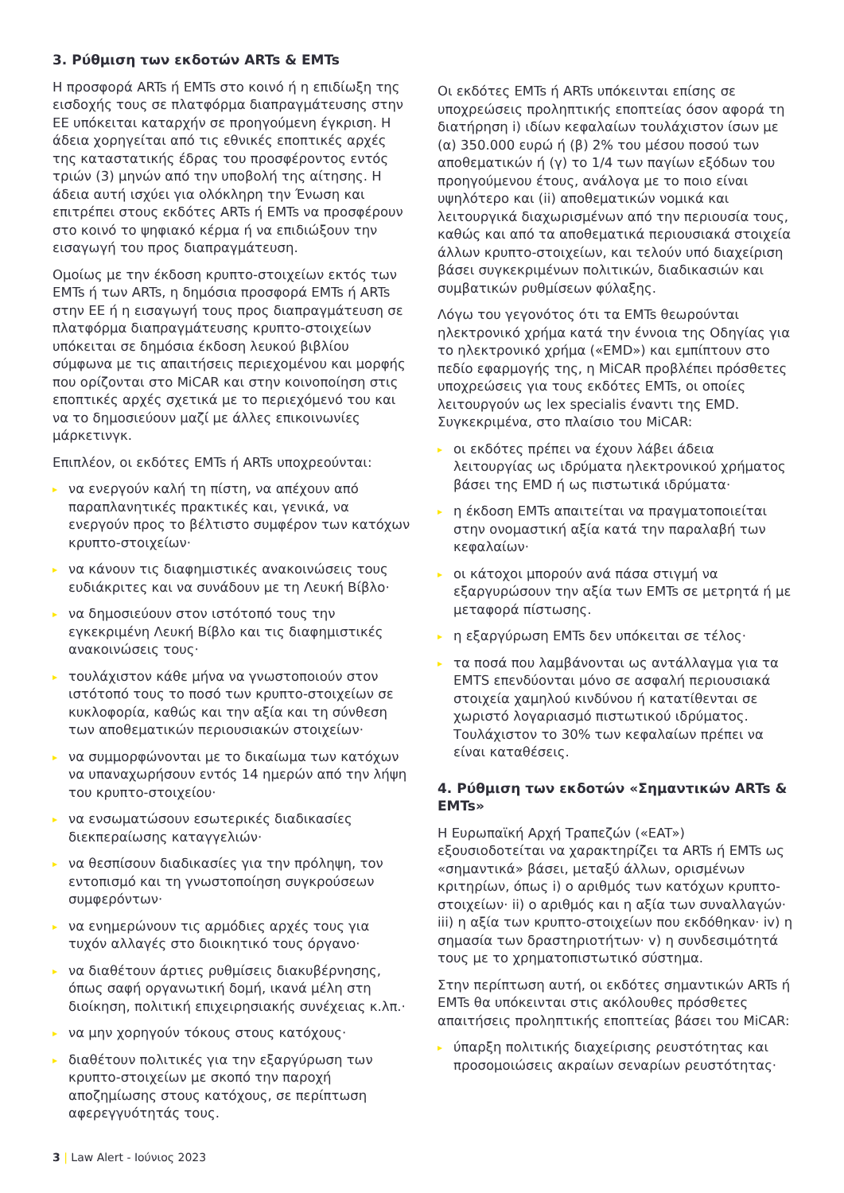3. Ρύθμιση των εκδοτών ARTs & EMTs
Η προσφορά ARTs ή EMTs στο κοινό ή η επιδίωξη της εισδοχής τους σε πλατφόρμα διαπραγμάτευσης στην ΕΕ υπόκειται καταρχήν σε προηγούμενη έγκριση. Η άδεια χορηγείται από τις εθνικές εποπτικές αρχές της καταστατικής έδρας του προσφέροντος εντός τριών (3) μηνών από την υποβολή της αίτησης. Η άδεια αυτή ισχύει για ολόκληρη την Ένωση και επιτρέπει στους εκδότες ARTs ή EMTs να προσφέρουν στο κοινό το ψηφιακό κέρμα ή να επιδιώξουν την εισαγωγή του προς διαπραγμάτευση.
Ομοίως με την έκδοση κρυπτο-στοιχείων εκτός των EMTs ή των ARTs, η δημόσια προσφορά EMTs ή ARTs στην ΕΕ ή η εισαγωγή τους προς διαπραγμάτευση σε πλατφόρμα διαπραγμάτευσης κρυπτο-στοιχείων υπόκειται σε δημόσια έκδοση λευκού βιβλίου σύμφωνα με τις απαιτήσεις περιεχομένου και μορφής που ορίζονται στο MiCAR και στην κοινοποίηση στις εποπτικές αρχές σχετικά με το περιεχόμενό του και να το δημοσιεύουν μαζί με άλλες επικοινωνίες μάρκετινγκ.
Επιπλέον, οι εκδότες EMTs ή ARTs υποχρεούνται:
▸ να ενεργούν καλή τη πίστη, να απέχουν από παραπλανητικές πρακτικές και, γενικά, να ενεργούν προς το βέλτιστο συμφέρον των κατόχων κρυπτο-στοιχείων·
▸ να κάνουν τις διαφημιστικές ανακοινώσεις τους ευδιάκριτες και να συνάδουν με τη Λευκή Βίβλο·
▸ να δημοσιεύουν στον ιστότοπό τους την εγκεκριμένη Λευκή Βίβλο και τις διαφημιστικές ανακοινώσεις τους·
▸ τουλάχιστον κάθε μήνα να γνωστοποιούν στον ιστότοπό τους το ποσό των κρυπτο-στοιχείων σε κυκλοφορία, καθώς και την αξία και τη σύνθεση των αποθεματικών περιουσιακών στοιχείων·
▸ να συμμορφώνονται με το δικαίωμα των κατόχων να υπαναχωρήσουν εντός 14 ημερών από την λήψη του κρυπτο-στοιχείου·
▸ να ενσωματώσουν εσωτερικές διαδικασίες διεκπεραίωσης καταγγελιών·
▸ να θεσπίσουν διαδικασίες για την πρόληψη, τον εντοπισμό και τη γνωστοποίηση συγκρούσεων συμφερόντων·
▸ να ενημερώνουν τις αρμόδιες αρχές τους για τυχόν αλλαγές στο διοικητικό τους όργανο·
▸ να διαθέτουν άρτιες ρυθμίσεις διακυβέρνησης, όπως σαφή οργανωτική δομή, ικανά μέλη στη διοίκηση, πολιτική επιχειρησιακής συνέχειας κ.λπ.·
▸ να μην χορηγούν τόκους στους κατόχους·
▸ διαθέτουν πολιτικές για την εξαργύρωση των κρυπτο-στοιχείων με σκοπό την παροχή αποζημίωσης στους κατόχους, σε περίπτωση αφερεγγυότητάς τους.
Οι εκδότες EMTs ή ARTs υπόκεινται επίσης σε υποχρεώσεις προληπτικής εποπτείας όσον αφορά τη διατήρηση i) ιδίων κεφαλαίων τουλάχιστον ίσων με (α) 350.000 ευρώ ή (β) 2% του μέσου ποσού των αποθεματικών ή (γ) το 1/4 των παγίων εξόδων του προηγούμενου έτους, ανάλογα με το ποιο είναι υψηλότερο και (ii) αποθεματικών νομικά και λειτουργικά διαχωρισμένων από την περιουσία τους, καθώς και από τα αποθεματικά περιουσιακά στοιχεία άλλων κρυπτο-στοιχείων, και τελούν υπό διαχείριση βάσει συγκεκριμένων πολιτικών, διαδικασιών και συμβατικών ρυθμίσεων φύλαξης.
Λόγω του γεγονότος ότι τα EMTs θεωρούνται ηλεκτρονικό χρήμα κατά την έννοια της Οδηγίας για το ηλεκτρονικό χρήμα («EMD») και εμπίπτουν στο πεδίο εφαρμογής της, η MiCAR προβλέπει πρόσθετες υποχρεώσεις για τους εκδότες EMTs, οι οποίες λειτουργούν ως lex specialis έναντι της EMD. Συγκεκριμένα, στο πλαίσιο του MiCAR:
▸ οι εκδότες πρέπει να έχουν λάβει άδεια λειτουργίας ως ιδρύματα ηλεκτρονικού χρήματος βάσει της EMD ή ως πιστωτικά ιδρύματα·
▸ η έκδοση EMTs απαιτείται να πραγματοποιείται στην ονομαστική αξία κατά την παραλαβή των κεφαλαίων·
▸ οι κάτοχοι μπορούν ανά πάσα στιγμή να εξαργυρώσουν την αξία των EMTs σε μετρητά ή με μεταφορά πίστωσης.
▸ η εξαργύρωση EMTs δεν υπόκειται σε τέλος·
▸ τα ποσά που λαμβάνονται ως αντάλλαγμα για τα EMTS επενδύονται μόνο σε ασφαλή περιουσιακά στοιχεία χαμηλού κινδύνου ή κατατίθενται σε χωριστό λογαριασμό πιστωτικού ιδρύματος. Τουλάχιστον το 30% των κεφαλαίων πρέπει να είναι καταθέσεις.
4. Ρύθμιση των εκδοτών «Σημαντικών ARTs & EMTs»
Η Ευρωπαϊκή Αρχή Τραπεζών («EAT») εξουσιοδοτείται να χαρακτηρίζει τα ARTs ή EMTs ως «σημαντικά» βάσει, μεταξύ άλλων, ορισμένων κριτηρίων, όπως i) ο αριθμός των κατόχων κρυπτο-στοιχείων· ii) ο αριθμός και η αξία των συναλλαγών· iii) η αξία των κρυπτο-στοιχείων που εκδόθηκαν· iv) η σημασία των δραστηριοτήτων· v) η συνδεσιμότητά τους με το χρηματοπιστωτικό σύστημα.
Στην περίπτωση αυτή, οι εκδότες σημαντικών ARTs ή EMTs θα υπόκεινται στις ακόλουθες πρόσθετες απαιτήσεις προληπτικής εποπτείας βάσει του MiCAR:
▸ ύπαρξη πολιτικής διαχείρισης ρευστότητας και προσομοιώσεις ακραίων σεναρίων ρευστότητας·
3 | Law Alert - Ιούνιος 2023